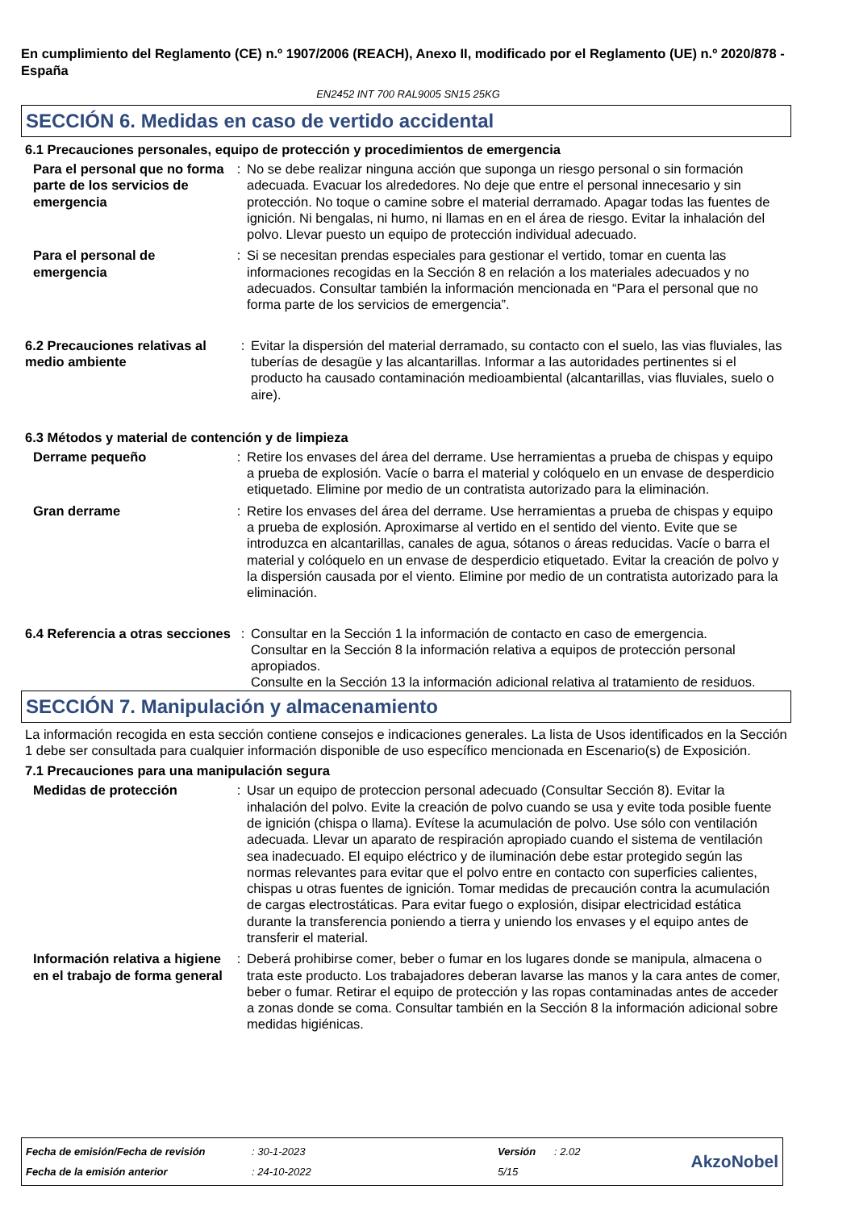En cumplimiento del Reglamento (CE) n.º 1907/2006 (REACH), Anexo II, modificado por el Reglamento (UE) n.º 2020/878 - España
EN2452 INT 700 RAL9005 SN15 25KG
SECCIÓN 6. Medidas en caso de vertido accidental
6.1 Precauciones personales, equipo de protección y procedimientos de emergencia
Para el personal que no forma parte de los servicios de emergencia
: No se debe realizar ninguna acción que suponga un riesgo personal o sin formación adecuada. Evacuar los alrededores. No deje que entre el personal innecesario y sin protección. No toque o camine sobre el material derramado. Apagar todas las fuentes de ignición. Ni bengalas, ni humo, ni llamas en en el área de riesgo. Evitar la inhalación del polvo. Llevar puesto un equipo de protección individual adecuado.
Para el personal de emergencia
: Si se necesitan prendas especiales para gestionar el vertido, tomar en cuenta las informaciones recogidas en la Sección 8 en relación a los materiales adecuados y no adecuados. Consultar también la información mencionada en “Para el personal que no forma parte de los servicios de emergencia”.
6.2 Precauciones relativas al medio ambiente
: Evitar la dispersión del material derramado, su contacto con el suelo, las vias fluviales, las tuberías de desagüe y las alcantarillas. Informar a las autoridades pertinentes si el producto ha causado contaminación medioambiental (alcantarillas, vias fluviales, suelo o aire).
6.3 Métodos y material de contención y de limpieza
Derrame pequeño : Retire los envases del área del derrame. Use herramientas a prueba de chispas y equipo a prueba de explosión. Vacíe o barra el material y colóquelo en un envase de desperdicio etiquetado. Elimine por medio de un contratista autorizado para la eliminación.
Gran derrame : Retire los envases del área del derrame. Use herramientas a prueba de chispas y equipo a prueba de explosión. Aproximarse al vertido en el sentido del viento. Evite que se introduzca en alcantarillas, canales de agua, sótanos o áreas reducidas. Vacíe o barra el material y colóquelo en un envase de desperdicio etiquetado. Evitar la creación de polvo y la dispersión causada por el viento. Elimine por medio de un contratista autorizado para la eliminación.
6.4 Referencia a otras secciones
: Consultar en la Sección 1 la información de contacto en caso de emergencia.
Consultar en la Sección 8 la información relativa a equipos de protección personal apropiados.
Consulte en la Sección 13 la información adicional relativa al tratamiento de residuos.
SECCIÓN 7. Manipulación y almacenamiento
La información recogida en esta sección contiene consejos e indicaciones generales. La lista de Usos identificados en la Sección 1 debe ser consultada para cualquier información disponible de uso específico mencionada en Escenario(s) de Exposición.
7.1 Precauciones para una manipulación segura
Medidas de protección : Usar un equipo de proteccion personal adecuado (Consultar Sección 8). Evitar la inhalación del polvo. Evite la creación de polvo cuando se usa y evite toda posible fuente de ignición (chispa o llama). Evítese la acumulación de polvo. Use sólo con ventilación adecuada. Llevar un aparato de respiración apropiado cuando el sistema de ventilación sea inadecuado. El equipo eléctrico y de iluminación debe estar protegido según las normas relevantes para evitar que el polvo entre en contacto con superficies calientes, chispas u otras fuentes de ignición. Tomar medidas de precaución contra la acumulación de cargas electrostáticas. Para evitar fuego o explosión, disipar electricidad estática durante la transferencia poniendo a tierra y uniendo los envases y el equipo antes de transferir el material.
Información relativa a higiene en el trabajo de forma general
: Deberá prohibirse comer, beber o fumar en los lugares donde se manipula, almacena o trata este producto. Los trabajadores deberan lavarse las manos y la cara antes de comer, beber o fumar. Retirar el equipo de protección y las ropas contaminadas antes de acceder a zonas donde se coma. Consultar también en la Sección 8 la información adicional sobre medidas higiénicas.
| Fecha de emisión/Fecha de revisión | : 30-1-2023 | Versión | : 2.02 | AkzoNobel |
| Fecha de la emisión anterior | : 24-10-2022 | 5/15 | | |